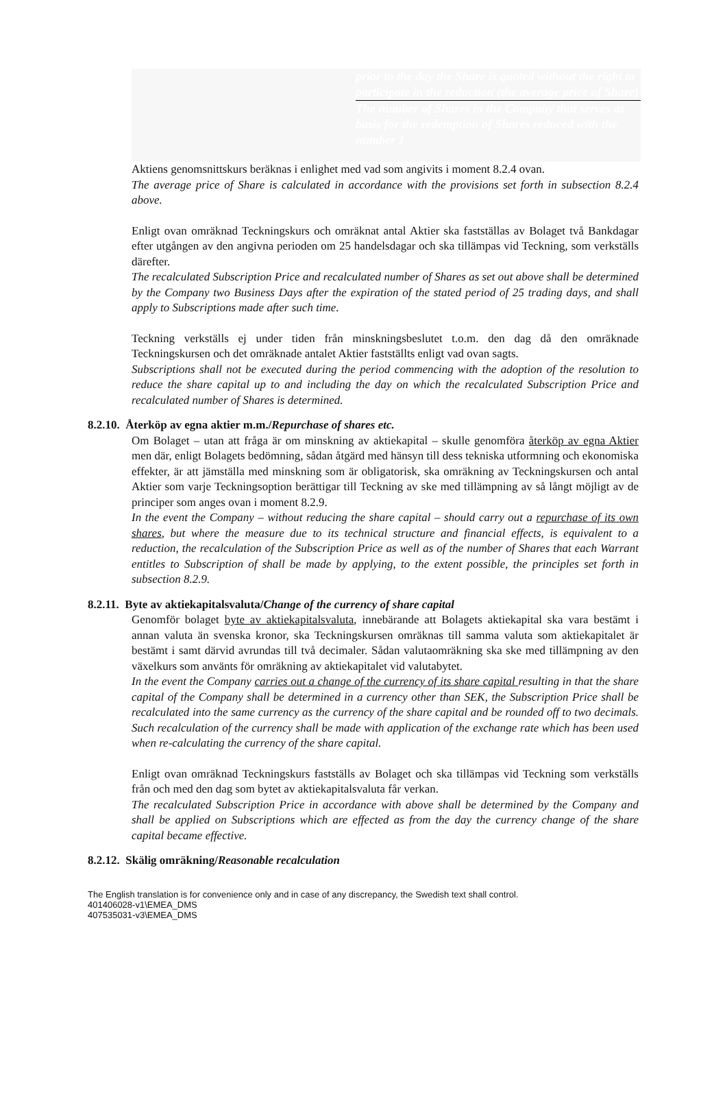prior to the day the Share is quoted without the right to participate in the reduction (the average price of Share)
The number of Shares in the Company that serves as basis for the redemption of Shares reduced with the number 1
Aktiens genomsnittskurs beräknas i enlighet med vad som angivits i moment 8.2.4 ovan.
The average price of Share is calculated in accordance with the provisions set forth in subsection 8.2.4 above.
Enligt ovan omräknad Teckningskurs och omräknat antal Aktier ska fastställas av Bolaget två Bankdagar efter utgången av den angivna perioden om 25 handelsdagar och ska tillämpas vid Teckning, som verkställs därefter.
The recalculated Subscription Price and recalculated number of Shares as set out above shall be determined by the Company two Business Days after the expiration of the stated period of 25 trading days, and shall apply to Subscriptions made after such time.
Teckning verkställs ej under tiden från minskningsbeslutet t.o.m. den dag då den omräknade Teckningskursen och det omräknade antalet Aktier fastställts enligt vad ovan sagts.
Subscriptions shall not be executed during the period commencing with the adoption of the resolution to reduce the share capital up to and including the day on which the recalculated Subscription Price and recalculated number of Shares is determined.
8.2.10. Återköp av egna aktier m.m./Repurchase of shares etc.
Om Bolaget – utan att fråga är om minskning av aktiekapital – skulle genomföra återköp av egna Aktier men där, enligt Bolagets bedömning, sådan åtgärd med hänsyn till dess tekniska utformning och ekonomiska effekter, är att jämställa med minskning som är obligatorisk, ska omräkning av Teckningskursen och antal Aktier som varje Teckningsoption berättigar till Teckning av ske med tillämpning av så långt möjligt av de principer som anges ovan i moment 8.2.9.
In the event the Company – without reducing the share capital – should carry out a repurchase of its own shares, but where the measure due to its technical structure and financial effects, is equivalent to a reduction, the recalculation of the Subscription Price as well as of the number of Shares that each Warrant entitles to Subscription of shall be made by applying, to the extent possible, the principles set forth in subsection 8.2.9.
8.2.11. Byte av aktiekapitalsvaluta/Change of the currency of share capital
Genomför bolaget byte av aktiekapitalsvaluta, innebärande att Bolagets aktiekapital ska vara bestämt i annan valuta än svenska kronor, ska Teckningskursen omräknas till samma valuta som aktiekapitalet är bestämt i samt därvid avrundas till två decimaler. Sådan valutaomräkning ska ske med tillämpning av den växelkurs som använts för omräkning av aktiekapitalet vid valutabytet.
In the event the Company carries out a change of the currency of its share capital resulting in that the share capital of the Company shall be determined in a currency other than SEK, the Subscription Price shall be recalculated into the same currency as the currency of the share capital and be rounded off to two decimals. Such recalculation of the currency shall be made with application of the exchange rate which has been used when re-calculating the currency of the share capital.
Enligt ovan omräknad Teckningskurs fastställs av Bolaget och ska tillämpas vid Teckning som verkställs från och med den dag som bytet av aktiekapitalsvaluta får verkan.
The recalculated Subscription Price in accordance with above shall be determined by the Company and shall be applied on Subscriptions which are effected as from the day the currency change of the share capital became effective.
8.2.12. Skälig omräkning/Reasonable recalculation
The English translation is for convenience only and in case of any discrepancy, the Swedish text shall control.
401406028-v1\EMEA_DMS
407535031-v3\EMEA_DMS